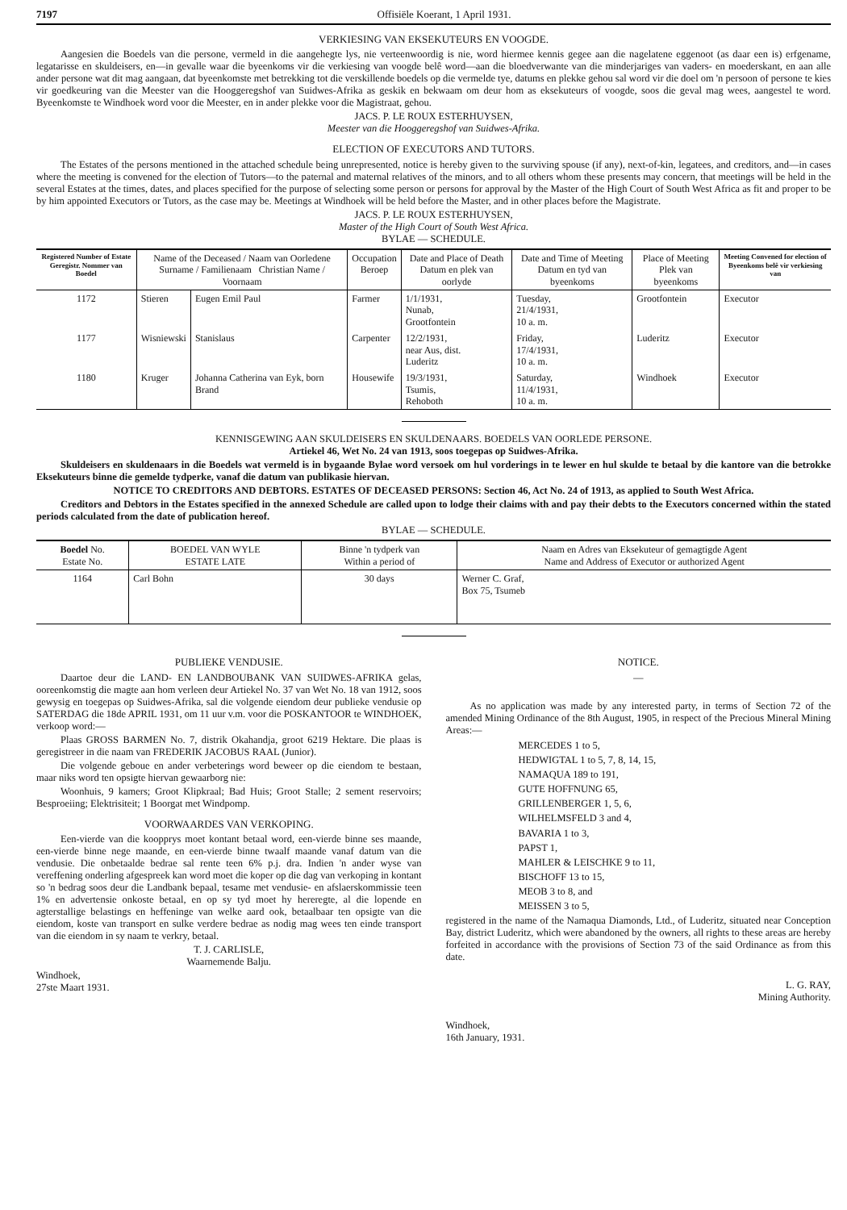7197 Offisiële Koerant, 1 April 1931.
VERKIESING VAN EKSEKUTEURS EN VOOGDE.
Aangesien die Boedels van die persone, vermeld in die aangehegte lys, nie verteenwoordig is nie, word hiermee kennis gegee aan die nagelatene eggenoot (as daar een is) erfgename, legatarisse en skuldeisers, en—in gevalle waar die byeenkoms vir die verkiesing van voogde belê word—aan die bloedverwante van die minderjariges van vaders- en moederskant, en aan alle ander persone wat dit mag aangaan, dat byeenkomste met betrekking tot die verskillende boedels op die vermelde tye, datums en plekke gehou sal word vir die doel om 'n persoon of persone te kies vir goedkeuring van die Meester van die Hooggeregshof van Suidwes-Afrika as geskik en bekwaam om deur hom as eksekuteurs of voogde, soos die geval mag wees, aangestel te word. Byeenkomste te Windhoek word voor die Meester, en in ander plekke voor die Magistraat, gehou.
JACS. P. LE ROUX ESTERHUYSEN,
Meester van die Hooggeregshof van Suidwes-Afrika.
ELECTION OF EXECUTORS AND TUTORS.
The Estates of the persons mentioned in the attached schedule being unrepresented, notice is hereby given to the surviving spouse (if any), next-of-kin, legatees, and creditors, and—in cases where the meeting is convened for the election of Tutors—to the paternal and maternal relatives of the minors, and to all others whom these presents may concern, that meetings will be held in the several Estates at the times, dates, and places specified for the purpose of selecting some person or persons for approval by the Master of the High Court of South West Africa as fit and proper to be by him appointed Executors or Tutors, as the case may be. Meetings at Windhoek will be held before the Master, and in other places before the Magistrate.
JACS. P. LE ROUX ESTERHUYSEN,
Master of the High Court of South West Africa.
BYLAE — SCHEDULE.
| Registered Number of Estate Geregistr. Nommer van Boedel | Name of the Deceased / Naam van Oorledene Surname / Familienaam Christian Name / Voornaam | | Occupation Beroep | Date and Place of Death Datum en plek van oorlyde | Date and Time of Meeting Datum en tyd van byeenkoms | Place of Meeting Plek van byeenkoms | Meeting Convened for election of Byeenkoms belê vir verkiesing van |
| --- | --- | --- | --- | --- | --- | --- | --- |
| 1172 | Stieren | Eugen Emil Paul | Farmer | 1/1/1931, Nunab, Grootfontein | Tuesday, 21/4/1931, 10 a. m. | Grootfontein | Executor |
| 1177 | Wisniewski | Stanislaus | Carpenter | 12/2/1931, near Aus, dist. Luderitz | Friday, 17/4/1931, 10 a. m. | Luderitz | Executor |
| 1180 | Kruger | Johanna Catherina van Eyk, born Brand | Housewife | 19/3/1931, Tsumis, Rehoboth | Saturday, 11/4/1931, 10 a. m. | Windhoek | Executor |
KENNISGEWING AAN SKULDEISERS EN SKULDENAARS. BOEDELS VAN OORLEDE PERSONE.
Artiekel 46, Wet No. 24 van 1913, soos toegepas op Suidwes-Afrika.
Skuldeisers en skuldenaars in die Boedels wat vermeld is in bygaande Bylae word versoek om hul vorderings in te lewer en hul skulde te betaal by die kantore van die betrokke Eksekuteurs binne die gemelde tydperke, vanaf die datum van publikasie hiervan.
NOTICE TO CREDITORS AND DEBTORS. ESTATES OF DECEASED PERSONS: Section 46, Act No. 24 of 1913, as applied to South West Africa.
Creditors and Debtors in the Estates specified in the annexed Schedule are called upon to lodge their claims with and pay their debts to the Executors concerned within the stated periods calculated from the date of publication hereof.
BYLAE — SCHEDULE.
| Boedel No. Estate No. | BOEDEL VAN WYLE ESTATE LATE | Binne 'n tydperk van Within a period of | Naam en Adres van Eksekuteur of gemagtigde Agent Name and Address of Executor or authorized Agent |
| --- | --- | --- | --- |
| 1164 | Carl Bohn | 30 days | Werner C. Graf, Box 75, Tsumeb |
PUBLIEKE VENDUSIE.
Daartoe deur die LAND- EN LANDBOUBANK VAN SUIDWES-AFRIKA gelas, ooreenkomstig die magte aan hom verleen deur Artiekel No. 37 van Wet No. 18 van 1912, soos gewysig en toegepas op Suidwes-Afrika, sal die volgende eiendom deur publieke vendusie op SATERDAG die 18de APRIL 1931, om 11 uur v.m. voor die POSKANTOOR te WINDHOEK, verkoop word:—
Plaas GROSS BARMEN No. 7, distrik Okahandja, groot 6219 Hektare. Die plaas is geregistreer in die naam van FREDERIK JACOBUS RAAL (Junior).
Die volgende geboue en ander verbeterings word beweer op die eiendom te bestaan, maar niks word ten opsigte hiervan gewaarborg nie:
Woonhuis, 9 kamers; Groot Klipkraal; Bad Huis; Groot Stalle; 2 sement reservoirs; Besproeiing; Elektrisiteit; 1 Boorgat met Windpomp.
VOORWAARDES VAN VERKOPING.
Een-vierde van die koopprys moet kontant betaal word, een-vierde binne ses maande, een-vierde binne nege maande, en een-vierde binne twaalf maande vanaf datum van die vendusie. Die onbetaalde bedrae sal rente teen 6% p.j. dra. Indien 'n ander wyse van vereffening onderling afgespreek kan word moet die koper op die dag van verkoping in kontant so 'n bedrag soos deur die Landbank bepaal, tesame met vendusie- en afslaerskommissie teen 1% en advertensie onkoste betaal, en op sy tyd moet hy hereregte, al die lopende en agterstallige belastings en heffeninge van welke aard ook, betaalbaar ten opsigte van die eiendom, koste van transport en sulke verdere bedrae as nodig mag wees ten einde transport van die eiendom in sy naam te verkry, betaal.
T. J. CARLISLE,
Waarnemende Balju.
Windhoek,
27ste Maart 1931.
NOTICE.
—
As no application was made by any interested party, in terms of Section 72 of the amended Mining Ordinance of the 8th August, 1905, in respect of the Precious Mineral Mining Areas:—
MERCEDES 1 to 5,
HEDWIGTAL 1 to 5, 7, 8, 14, 15,
NAMAQUA 189 to 191,
GUTE HOFFNUNG 65,
GRILLENBERGER 1, 5, 6,
WILHELMSFELD 3 and 4,
BAVARIA 1 to 3,
PAPST 1,
MAHLER & LEISCHKE 9 to 11,
BISCHOFF 13 to 15,
MEOB 3 to 8, and
MEISSEN 3 to 5,
registered in the name of the Namaqua Diamonds, Ltd., of Luderitz, situated near Conception Bay, district Luderitz, which were abandoned by the owners, all rights to these areas are hereby forfeited in accordance with the provisions of Section 73 of the said Ordinance as from this date.
L. G. RAY,
Mining Authority.
Windhoek,
16th January, 1931.